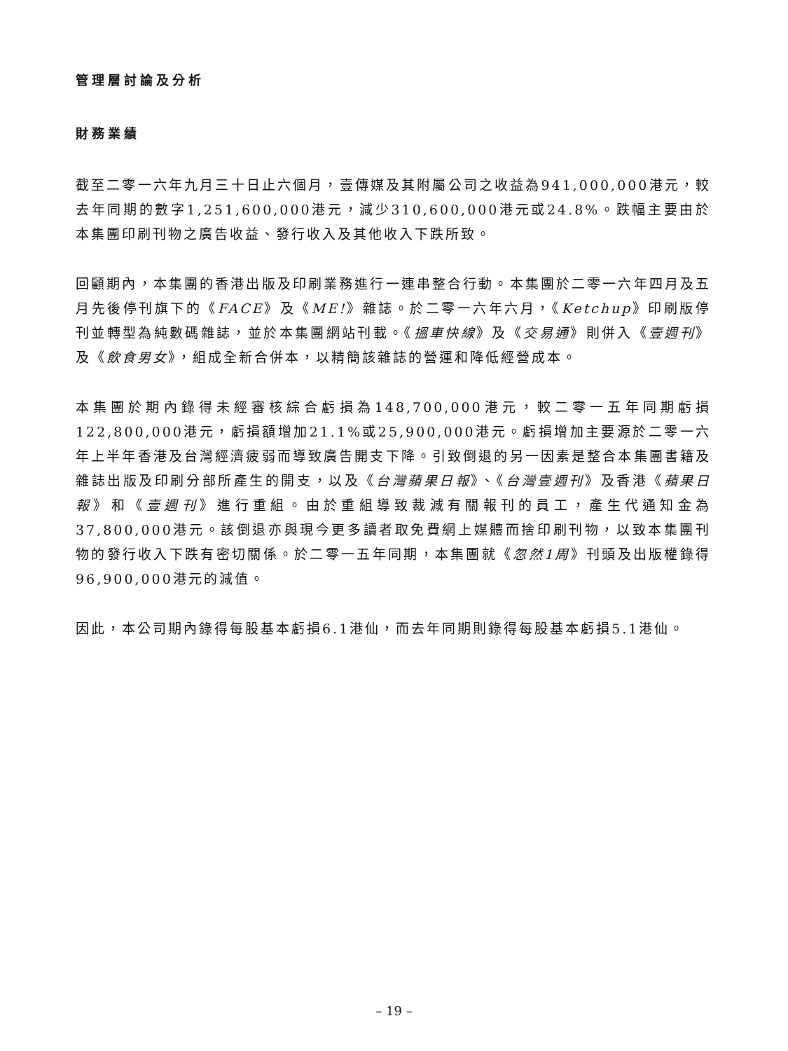管理層討論及分析
財務業績
截至二零一六年九月三十日止六個月，壹傳媒及其附屬公司之收益為941,000,000港元，較去年同期的數字1,251,600,000港元，減少310,600,000港元或24.8%。跌幅主要由於本集團印刷刊物之廣告收益、發行收入及其他收入下跌所致。
回顧期內，本集團的香港出版及印刷業務進行一連串整合行動。本集團於二零一六年四月及五月先後停刊旗下的《FACE》及《ME!》雜誌。於二零一六年六月，《Ketchup》印刷版停刊並轉型為純數碼雜誌，並於本集團網站刊載。《搵車快線》及《交易通》則併入《壹週刊》及《飲食男女》，組成全新合併本，以精簡該雜誌的營運和降低經營成本。
本集團於期內錄得未經審核綜合虧損為148,700,000港元，較二零一五年同期虧損122,800,000港元，虧損額增加21.1%或25,900,000港元。虧損增加主要源於二零一六年上半年香港及台灣經濟疲弱而導致廣告開支下降。引致倒退的另一因素是整合本集團書籍及雜誌出版及印刷分部所產生的開支，以及《台灣蘋果日報》、《台灣壹週刊》及香港《蘋果日報》和《壹週刊》進行重組。由於重組導致裁減有關報刊的員工，產生代通知金為37,800,000港元。該倒退亦與現今更多讀者取免費網上媒體而捨印刷刊物，以致本集團刊物的發行收入下跌有密切關係。於二零一五年同期，本集團就《忽然1周》刊頭及出版權錄得96,900,000港元的減值。
因此，本公司期內錄得每股基本虧損6.1港仙，而去年同期則錄得每股基本虧損5.1港仙。
– 19 –